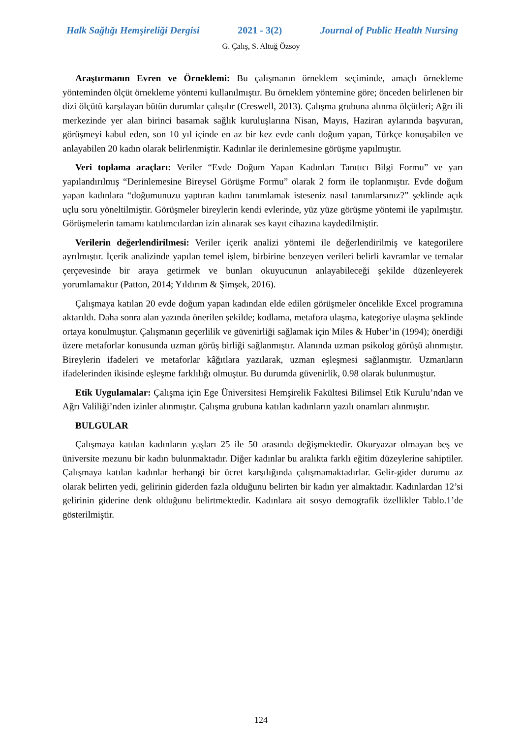Halk Sağlığı Hemşireliği Dergisi 2021 - 3(2) Journal of Public Health Nursing
G. Çalış, S. Altuğ Özsoy
Araştırmanın Evren ve Örneklemi: Bu çalışmanın örneklem seçiminde, amaçlı örnekleme yönteminden ölçüt örnekleme yöntemi kullanılmıştır. Bu örneklem yöntemine göre; önceden belirlenen bir dizi ölçütü karşılayan bütün durumlar çalışılır (Creswell, 2013). Çalışma grubuna alınma ölçütleri; Ağrı ili merkezinde yer alan birinci basamak sağlık kuruluşlarına Nisan, Mayıs, Haziran aylarında başvuran, görüşmeyi kabul eden, son 10 yıl içinde en az bir kez evde canlı doğum yapan, Türkçe konuşabilen ve anlayabilen 20 kadın olarak belirlenmiştir. Kadınlar ile derinlemesine görüşme yapılmıştır.
Veri toplama araçları: Veriler “Evde Doğum Yapan Kadınları Tanıtıcı Bilgi Formu” ve yarı yapılandırılmış “Derinlemesine Bireysel Görüşme Formu” olarak 2 form ile toplanmıştır. Evde doğum yapan kadınlara “doğumunuzu yaptıran kadını tanımlamak isteseniz nasıl tanımlarsınız?” şeklinde açık uçlu soru yöneltilmiştir. Görüşmeler bireylerin kendi evlerinde, yüz yüze görüşme yöntemi ile yapılmıştır. Görüşmelerin tamamı katılımcılardan izin alınarak ses kayıt cihazına kaydedilmiştir.
Verilerin değerlendirilmesi: Veriler içerik analizi yöntemi ile değerlendirilmiş ve kategorilere ayrılmıştır. İçerik analizinde yapılan temel işlem, birbirine benzeyen verileri belirli kavramlar ve temalar çerçevesinde bir araya getirmek ve bunları okuyucunun anlayabileceği şekilde düzenleyerek yorumlamaktır (Patton, 2014; Yıldırım & Şimşek, 2016).
Çalışmaya katılan 20 evde doğum yapan kadından elde edilen görüşmeler öncelikle Excel programına aktarıldı. Daha sonra alan yazında önerilen şekilde; kodlama, metafora ulaşma, kategoriye ulaşma şeklinde ortaya konulmuştur. Çalışmanın geçerlilik ve güvenirliği sağlamak için Miles & Huber’in (1994); önerdiği üzere metaforlar konusunda uzman görüş birliği sağlanmıştır. Alanında uzman psikolog görüşü alınmıştır. Bireylerin ifadeleri ve metaforlar kâğıtlara yazılarak, uzman eşleşmesi sağlanmıştır. Uzmanların ifadelerinden ikisinde eşleşme farklılığı olmuştur. Bu durumda güvenirlik, 0.98 olarak bulunmuştur.
Etik Uygulamalar: Çalışma için Ege Üniversitesi Hemşirelik Fakültesi Bilimsel Etik Kurulu’ndan ve Ağrı Valiliği’nden izinler alınmıştır. Çalışma grubuna katılan kadınların yazılı onamları alınmıştır.
BULGULAR
Çalışmaya katılan kadınların yaşları 25 ile 50 arasında değişmektedir. Okuryazar olmayan beş ve üniversite mezunu bir kadın bulunmaktadır. Diğer kadınlar bu aralıkta farklı eğitim düzeylerine sahiptiler. Çalışmaya katılan kadınlar herhangi bir ücret karşılığında çalışmamaktadırlar. Gelir-gider durumu az olarak belirten yedi, gelirinin giderden fazla olduğunu belirten bir kadın yer almaktadır. Kadınlardan 12’si gelirinin giderine denk olduğunu belirtmektedir. Kadınlara ait sosyo demografik özellikler Tablo.1’de gösterilmiştir.
124